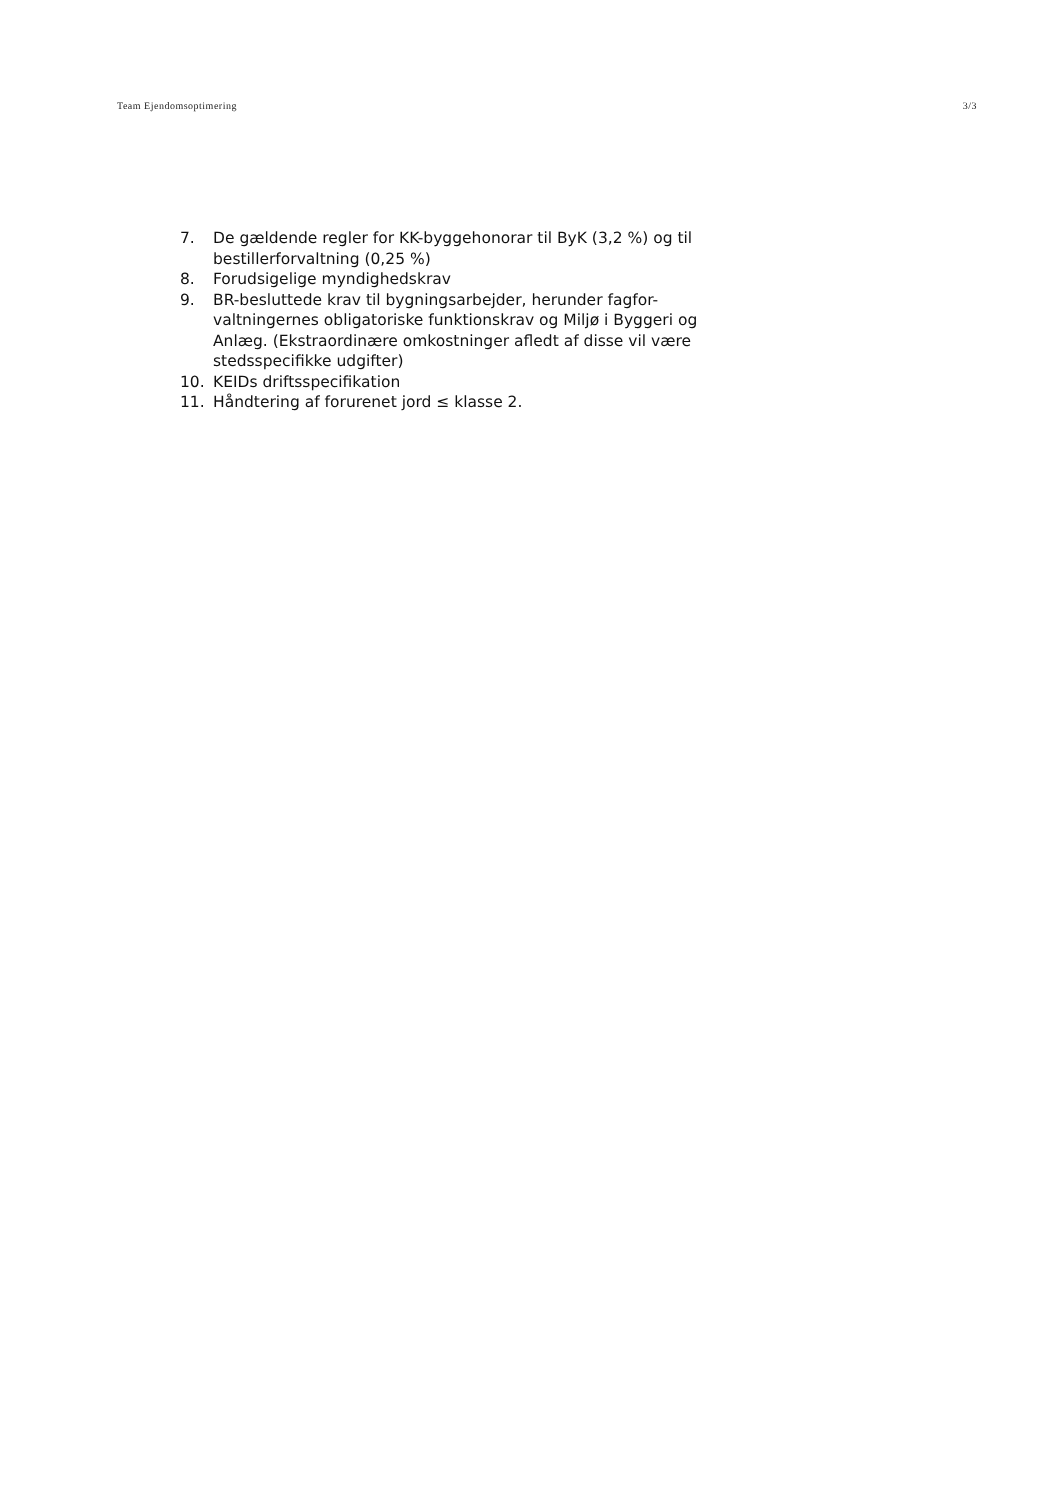Team Ejendomsoptimering 3/3
7. De gældende regler for KK-byggehonorar til ByK (3,2 %) og til bestillerforvaltning (0,25 %)
8. Forudsigelige myndighedskrav
9. BR-besluttede krav til bygningsarbejder, herunder fagfor-valtningernes obligatoriske funktionskrav og Miljø i Byggeri og Anlæg. (Ekstraordinære omkostninger afledt af disse vil være stedsspecifikke udgifter)
10. KEIDs driftsspecifikation
11. Håndtering af forurenet jord ≤ klasse 2.